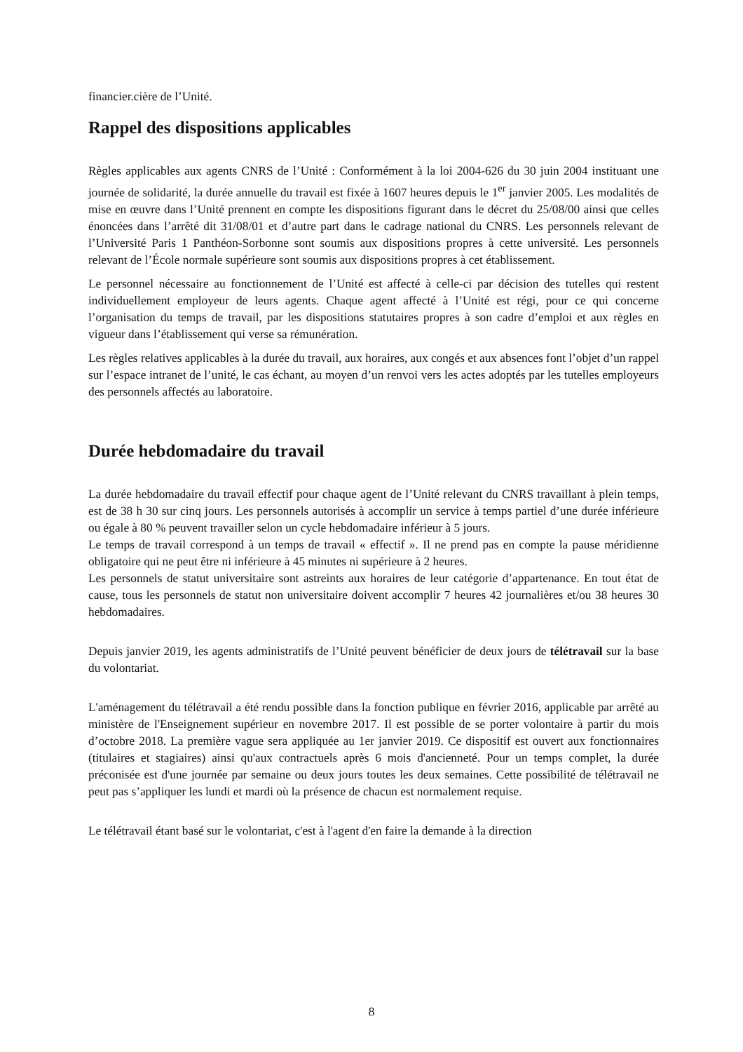financier.cière de l’Unité.
Rappel des dispositions applicables
Règles applicables aux agents CNRS de l’Unité : Conformément à la loi 2004-626 du 30 juin 2004 instituant une journée de solidarité, la durée annuelle du travail est fixée à 1607 heures depuis le 1<sup>er</sup> janvier 2005. Les modalités de mise en œuvre dans l’Unité prennent en compte les dispositions figurant dans le décret du 25/08/00 ainsi que celles énoncées dans l’arrêté dit 31/08/01 et d’autre part dans le cadrage national du CNRS. Les personnels relevant de l’Université Paris 1 Panthéon-Sorbonne sont soumis aux dispositions propres à cette université. Les personnels relevant de l’École normale supérieure sont soumis aux dispositions propres à cet établissement.
Le personnel nécessaire au fonctionnement de l’Unité est affecté à celle-ci par décision des tutelles qui restent individuellement employeur de leurs agents. Chaque agent affecté à l’Unité est régi, pour ce qui concerne l’organisation du temps de travail, par les dispositions statutaires propres à son cadre d’emploi et aux règles en vigueur dans l’établissement qui verse sa rémunération.
Les règles relatives applicables à la durée du travail, aux horaires, aux congés et aux absences font l’objet d’un rappel sur l’espace intranet de l’unité, le cas échant, au moyen d’un renvoi vers les actes adoptés par les tutelles employeurs des personnels affectés au laboratoire.
Durée hebdomadaire du travail
La durée hebdomadaire du travail effectif pour chaque agent de l’Unité relevant du CNRS travaillant à plein temps, est de 38 h 30 sur cinq jours. Les personnels autorisés à accomplir un service à temps partiel d’une durée inférieure ou égale à 80 % peuvent travailler selon un cycle hebdomadaire inférieur à 5 jours.
Le temps de travail correspond à un temps de travail « effectif ». Il ne prend pas en compte la pause méridienne obligatoire qui ne peut être ni inférieure à 45 minutes ni supérieure à 2 heures.
Les personnels de statut universitaire sont astreints aux horaires de leur catégorie d’appartenance. En tout état de cause, tous les personnels de statut non universitaire doivent accomplir 7 heures 42 journalières et/ou 38 heures 30 hebdomadaires.
Depuis janvier 2019, les agents administratifs de l’Unité peuvent bénéficier de deux jours de télétravail sur la base du volontariat.
L'aménagement du télétravail a été rendu possible dans la fonction publique en février 2016, applicable par arrêté au ministère de l'Enseignement supérieur en novembre 2017. Il est possible de se porter volontaire à partir du mois d’octobre 2018. La première vague sera appliquée au 1er janvier 2019. Ce dispositif est ouvert aux fonctionnaires (titulaires et stagiaires) ainsi qu'aux contractuels après 6 mois d'ancienneté. Pour un temps complet, la durée préconisée est d'une journée par semaine ou deux jours toutes les deux semaines. Cette possibilité de télétravail ne peut pas s’appliquer les lundi et mardi où la présence de chacun est normalement requise.
Le télétravail étant basé sur le volontariat, c'est à l'agent d'en faire la demande à la direction
8